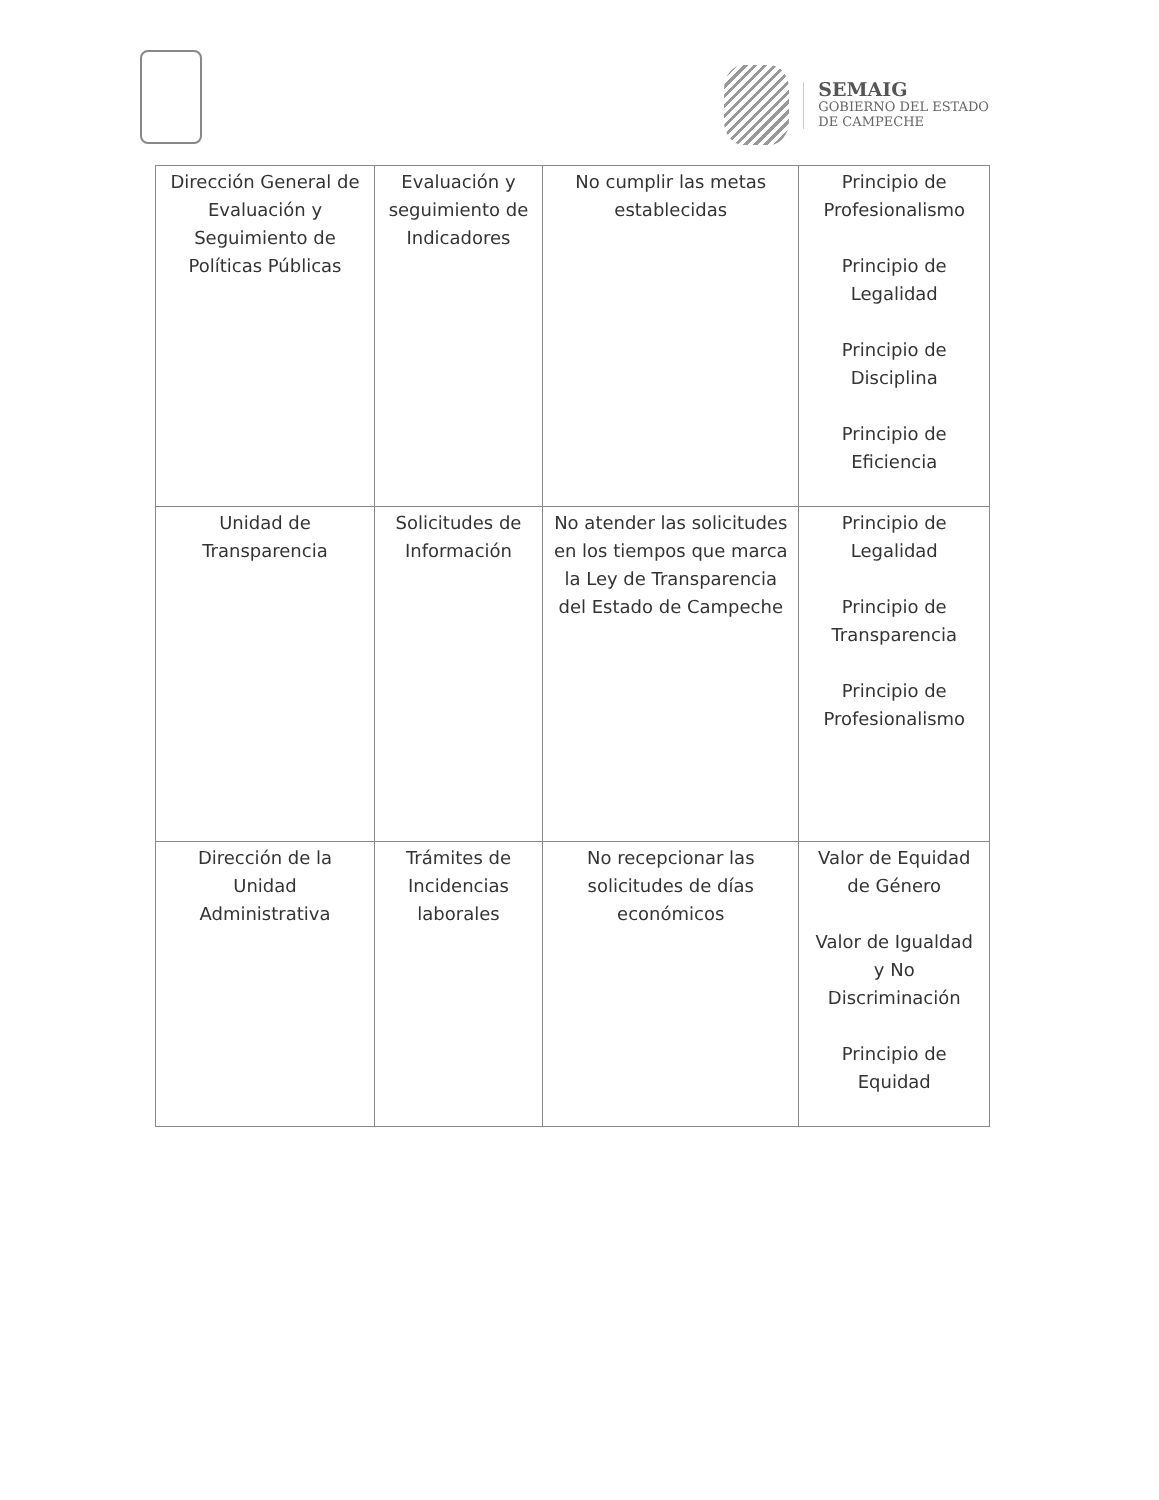SEMAIG
GOBIERNO DEL ESTADO
DE CAMPECHE
| Dirección General de Evaluación y Seguimiento de Políticas Públicas | Evaluación y seguimiento de Indicadores | No cumplir las metas establecidas | Principio de Profesionalismo Principio de Legalidad Principio de Disciplina Principio de Eficiencia |
| Unidad de Transparencia | Solicitudes de Información | No atender las solicitudes en los tiempos que marca la Ley de Transparencia del Estado de Campeche | Principio de Legalidad Principio de Transparencia Principio de Profesionalismo |
| Dirección de la Unidad Administrativa | Trámites de Incidencias laborales | No recepcionar las solicitudes de días económicos | Valor de Equidad de Género Valor de Igualdad y No Discriminación Principio de Equidad |